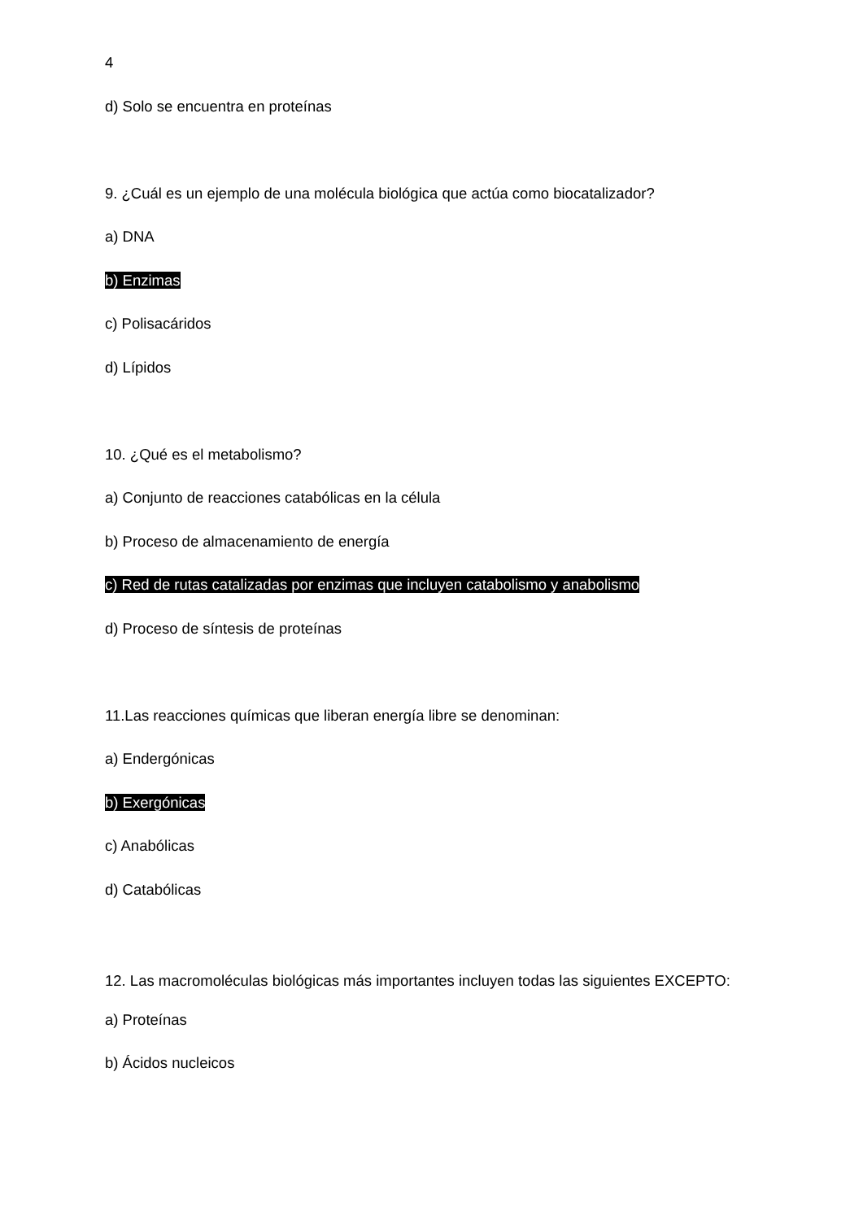4
d) Solo se encuentra en proteínas
9. ¿Cuál es un ejemplo de una molécula biológica que actúa como biocatalizador?
a) DNA
b) Enzimas
c) Polisacáridos
d) Lípidos
10. ¿Qué es el metabolismo?
a) Conjunto de reacciones catabólicas en la célula
b) Proceso de almacenamiento de energía
c) Red de rutas catalizadas por enzimas que incluyen catabolismo y anabolismo
d) Proceso de síntesis de proteínas
11.Las reacciones químicas que liberan energía libre se denominan:
a) Endergónicas
b) Exergónicas
c) Anabólicas
d) Catabólicas
12. Las macromoléculas biológicas más importantes incluyen todas las siguientes EXCEPTO:
a) Proteínas
b) Ácidos nucleicos